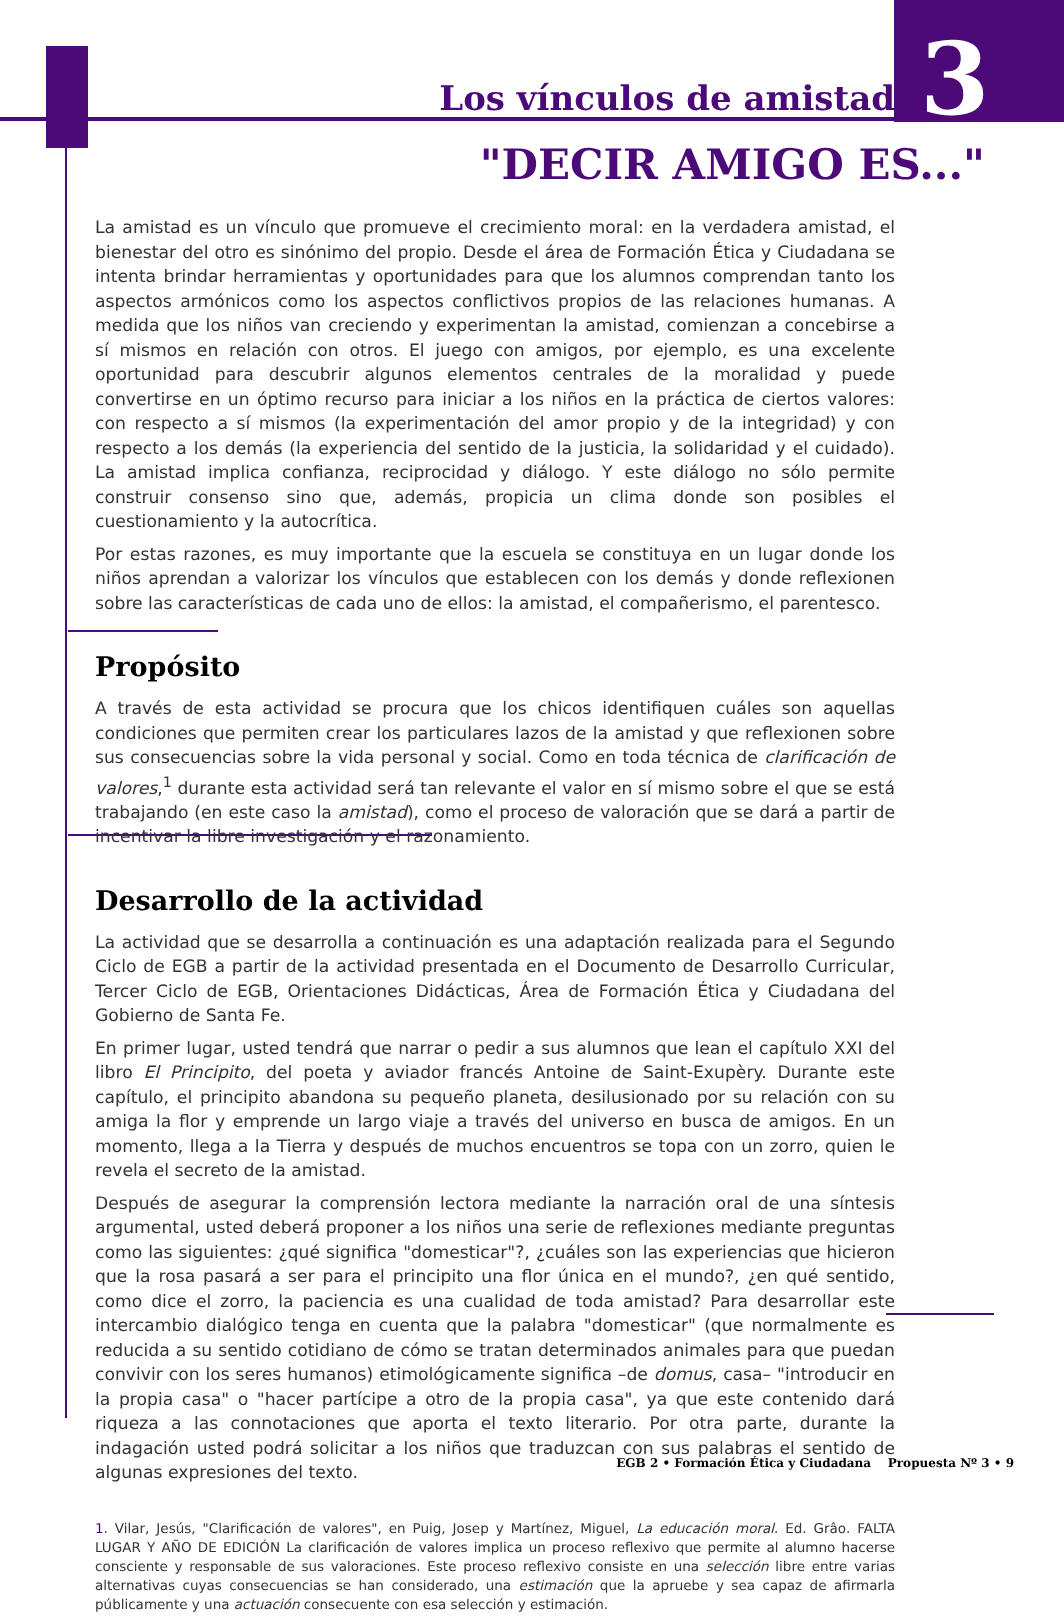3
Los vínculos de amistad
"DECIR AMIGO ES..."
La amistad es un vínculo que promueve el crecimiento moral: en la verdadera amistad, el bienestar del otro es sinónimo del propio. Desde el área de Formación Ética y Ciudadana se intenta brindar herramientas y oportunidades para que los alumnos comprendan tanto los aspectos armónicos como los aspectos conflictivos propios de las relaciones humanas. A medida que los niños van creciendo y experimentan la amistad, comienzan a concebirse a sí mismos en relación con otros. El juego con amigos, por ejemplo, es una excelente oportunidad para descubrir algunos elementos centrales de la moralidad y puede convertirse en un óptimo recurso para iniciar a los niños en la práctica de ciertos valores: con respecto a sí mismos (la experimentación del amor propio y de la integridad) y con respecto a los demás (la experiencia del sentido de la justicia, la solidaridad y el cuidado). La amistad implica confianza, reciprocidad y diálogo. Y este diálogo no sólo permite construir consenso sino que, además, propicia un clima donde son posibles el cuestionamiento y la autocrítica.
Por estas razones, es muy importante que la escuela se constituya en un lugar donde los niños aprendan a valorizar los vínculos que establecen con los demás y donde reflexionen sobre las características de cada uno de ellos: la amistad, el compañerismo, el parentesco.
Propósito
A través de esta actividad se procura que los chicos identifiquen cuáles son aquellas condiciones que permiten crear los particulares lazos de la amistad y que reflexionen sobre sus consecuencias sobre la vida personal y social. Como en toda técnica de clarificación de valores,<sup>1</sup> durante esta actividad será tan relevante el valor en sí mismo sobre el que se está trabajando (en este caso la amistad), como el proceso de valoración que se dará a partir de incentivar la libre investigación y el razonamiento.
Desarrollo de la actividad
La actividad que se desarrolla a continuación es una adaptación realizada para el Segundo Ciclo de EGB a partir de la actividad presentada en el Documento de Desarrollo Curricular, Tercer Ciclo de EGB, Orientaciones Didácticas, Área de Formación Ética y Ciudadana del Gobierno de Santa Fe.
En primer lugar, usted tendrá que narrar o pedir a sus alumnos que lean el capítulo XXI del libro El Principito, del poeta y aviador francés Antoine de Saint-Exupèry. Durante este capítulo, el principito abandona su pequeño planeta, desilusionado por su relación con su amiga la flor y emprende un largo viaje a través del universo en busca de amigos. En un momento, llega a la Tierra y después de muchos encuentros se topa con un zorro, quien le revela el secreto de la amistad.
Después de asegurar la comprensión lectora mediante la narración oral de una síntesis argumental, usted deberá proponer a los niños una serie de reflexiones mediante preguntas como las siguientes: ¿qué significa "domesticar"?, ¿cuáles son las experiencias que hicieron que la rosa pasará a ser para el principito una flor única en el mundo?, ¿en qué sentido, como dice el zorro, la paciencia es una cualidad de toda amistad? Para desarrollar este intercambio dialógico tenga en cuenta que la palabra "domesticar" (que normalmente es reducida a su sentido cotidiano de cómo se tratan determinados animales para que puedan convivir con los seres humanos) etimológicamente significa –de domus, casa– "introducir en la propia casa" o "hacer partícipe a otro de la propia casa", ya que este contenido dará riqueza a las connotaciones que aporta el texto literario. Por otra parte, durante la indagación usted podrá solicitar a los niños que traduzcan con sus palabras el sentido de algunas expresiones del texto.
1. Vilar, Jesús, "Clarificación de valores", en Puig, Josep y Martínez, Miguel, La educación moral. Ed. Grâo. FALTA LUGAR Y AÑO DE EDICIÓN La clarificación de valores implica un proceso reflexivo que permite al alumno hacerse consciente y responsable de sus valoraciones. Este proceso reflexivo consiste en una selección libre entre varias alternativas cuyas consecuencias se han considerado, una estimación que la apruebe y sea capaz de afirmarla públicamente y una actuación consecuente con esa selección y estimación.
EGB 2 • Formación Ética y Ciudadana Propuesta Nº 3 • 9